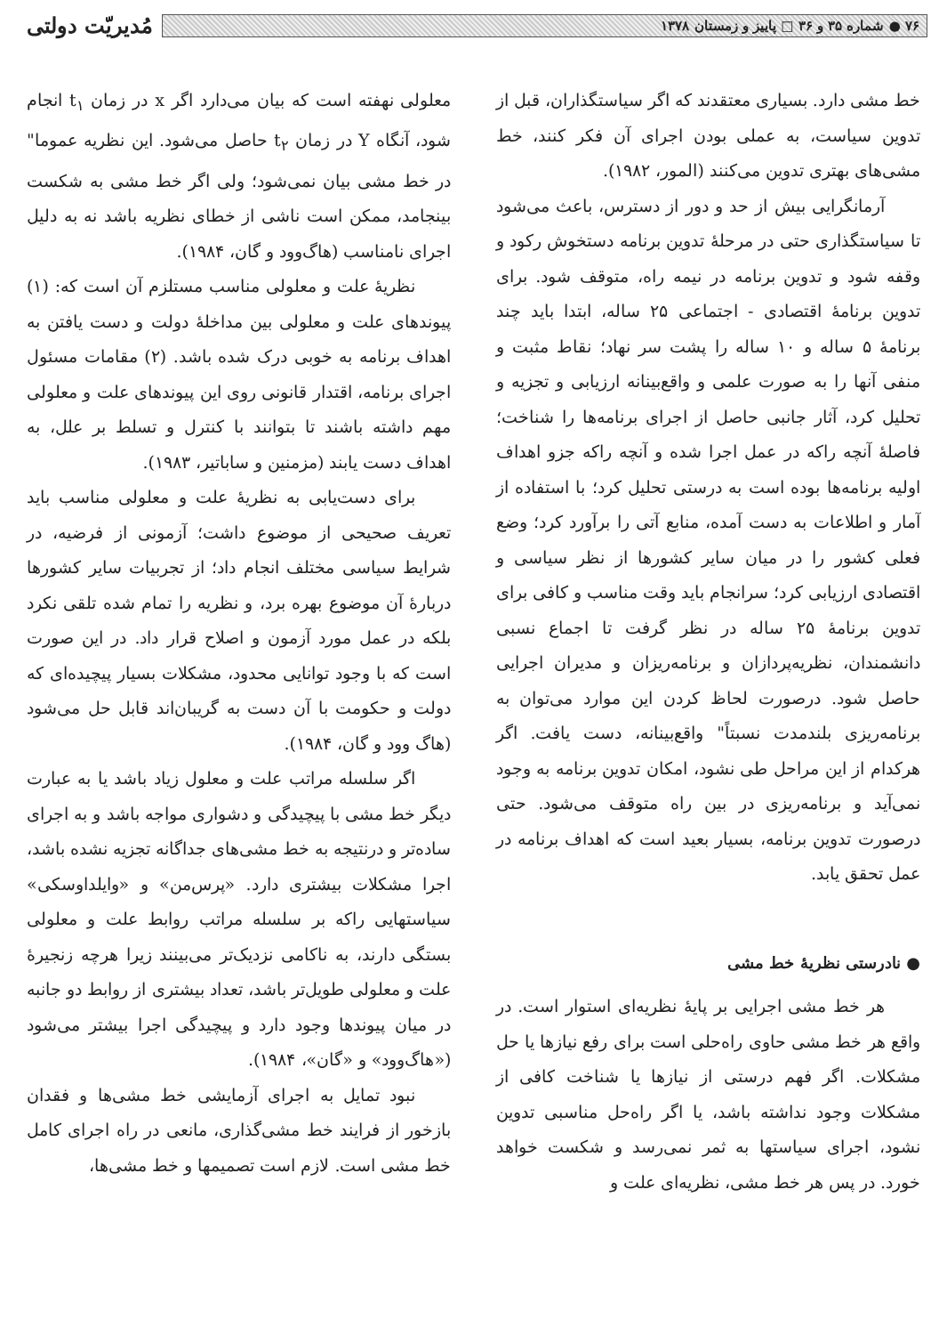۷۶ ● شماره ۳۵ و ۳۶ □ پاییز و زمستان ۱۳۷۸
مُدیریّت دولتی
خط مشی دارد. بسیاری معتقدند که اگر سیاستگذاران، قبل از تدوین سیاست، به عملی بودن اجرای آن فکر کنند، خط مشی‌های بهتری تدوین می‌کنند (المور، ۱۹۸۲).
آرمانگرایی بیش از حد و دور از دسترس، باعث می‌شود تا سیاستگذاری حتی در مرحلهٔ تدوین برنامه دستخوش رکود و وقفه شود و تدوین برنامه در نیمه راه، متوقف شود. برای تدوین برنامهٔ اقتصادی - اجتماعی ۲۵ ساله، ابتدا باید چند برنامهٔ ۵ ساله و ۱۰ ساله را پشت سر نهاد؛ نقاط مثبت و منفی آنها را به صورت علمی و واقع‌بینانه ارزیابی و تجزیه و تحلیل کرد، آثار جانبی حاصل از اجرای برنامه‌ها را شناخت؛ فاصلهٔ آنچه راکه در عمل اجرا شده و آنچه راکه جزو اهداف اولیه برنامه‌ها بوده است به درستی تحلیل کرد؛ با استفاده از آمار و اطلاعات به دست آمده، منابع آتی را برآورد کرد؛ وضع فعلی کشور را در میان سایر کشورها از نظر سیاسی و اقتصادی ارزیابی کرد؛ سرانجام باید وقت مناسب و کافی برای تدوین برنامهٔ ۲۵ ساله در نظر گرفت تا اجماع نسبی دانشمندان، نظریه‌پردازان و برنامه‌ریزان و مدیران اجرایی حاصل شود. درصورت لحاظ کردن این موارد می‌توان به برنامه‌ریزی بلندمدت نسبتاً" واقع‌بینانه، دست یافت. اگر هرکدام از این مراحل طی نشود، امکان تدوین برنامه به وجود نمی‌آید و برنامه‌ریزی در بین راه متوقف می‌شود. حتی درصورت تدوین برنامه، بسیار بعید است که اهداف برنامه در عمل تحقق یابد.
● نادرستی نظریهٔ خط مشی
هر خط مشی اجرایی بر پایهٔ نظریه‌ای استوار است. در واقع هر خط مشی حاوی راه‌حلی است برای رفع نیازها یا حل مشکلات. اگر فهم درستی از نیازها یا شناخت کافی از مشکلات وجود نداشته باشد، یا اگر راه‌حل مناسبی تدوین نشود، اجرای سیاستها به ثمر نمی‌رسد و شکست خواهد خورد. در پس هر خط مشی، نظریه‌ای علت و
معلولی نهفته است که بیان می‌دارد اگر x در زمان t<sub>۱</sub> انجام شود، آنگاه Y در زمان t<sub>۲</sub> حاصل می‌شود. این نظریه عموما" در خط مشی بیان نمی‌شود؛ ولی اگر خط مشی به شکست بینجامد، ممکن است ناشی از خطای نظریه باشد نه به دلیل اجرای نامناسب (هاگ‌وود و گان، ۱۹۸۴).
نظریهٔ علت و معلولی مناسب مستلزم آن است که: (۱) پیوندهای علت و معلولی بین مداخلهٔ دولت و دست یافتن به اهداف برنامه به خوبی درک شده باشد. (۲) مقامات مسئول اجرای برنامه، اقتدار قانونی روی این پیوندهای علت و معلولی مهم داشته باشند تا بتوانند با کنترل و تسلط بر علل، به اهداف دست یابند (مزمنین و ساباتیر، ۱۹۸۳).
برای دست‌یابی به نظریهٔ علت و معلولی مناسب باید تعریف صحیحی از موضوع داشت؛ آزمونی از فرضیه، در شرایط سیاسی مختلف انجام داد؛ از تجربیات سایر کشورها دربارهٔ آن موضوع بهره برد، و نظریه را تمام شده تلقی نکرد بلکه در عمل مورد آزمون و اصلاح قرار داد. در این صورت است که با وجود توانایی محدود، مشکلات بسیار پیچیده‌ای که دولت و حکومت با آن دست به گریبان‌اند قابل حل می‌شود (هاگ وود و گان، ۱۹۸۴).
اگر سلسله مراتب علت و معلول زیاد باشد یا به عبارت دیگر خط مشی با پیچیدگی و دشواری مواجه باشد و به اجرای ساده‌تر و درنتیجه به خط مشی‌های جداگانه تجزیه نشده باشد، اجرا مشکلات بیشتری دارد. «پرس‌من» و «وایلداوسکی» سیاستهایی راکه بر سلسله مراتب روابط علت و معلولی بستگی دارند، به ناکامی نزدیک‌تر می‌بینند زیرا هرچه زنجیرهٔ علت و معلولی طویل‌تر باشد، تعداد بیشتری از روابط دو جانبه در میان پیوندها وجود دارد و پیچیدگی اجرا بیشتر می‌شود («هاگ‌وود» و «گان»، ۱۹۸۴).
نبود تمایل به اجرای آزمایشی خط مشی‌ها و فقدان بازخور از فرایند خط مشی‌گذاری، مانعی در راه اجرای کامل خط مشی است. لازم است تصمیمها و خط مشی‌ها،